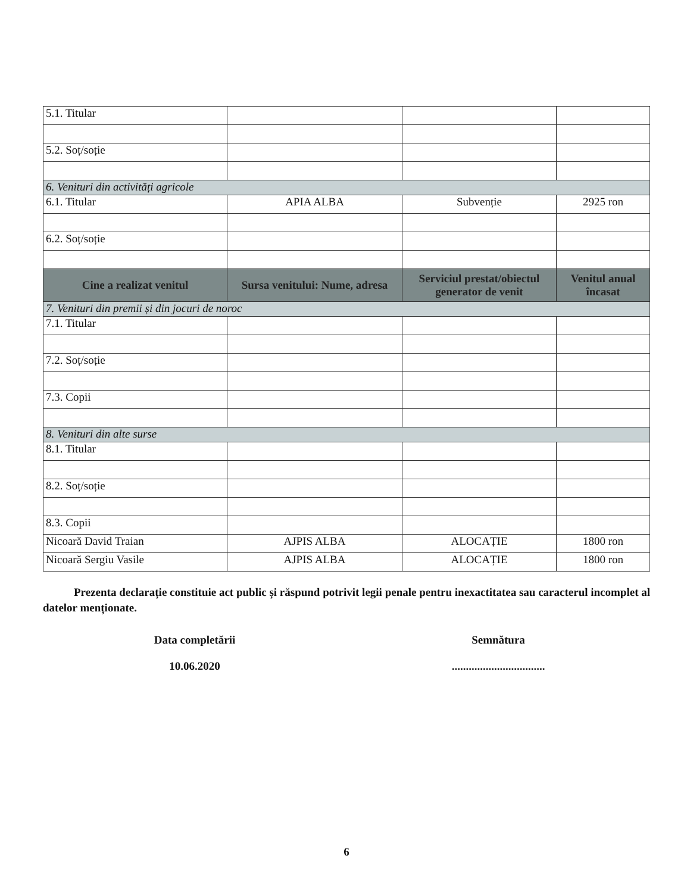| 5.1. Titular | | | |
| 5.2. Soț/soție | | | |
| 6. Venituri din activități agricole | | | |
| 6.1. Titular | APIA ALBA | Subvenție | 2925 ron |
| 6.2. Soț/soție | | | |
| Cine a realizat venitul | Sursa venitului: Nume, adresa | Serviciul prestat/obiectul generator de venit | Venitul anual încasat |
| 7. Venituri din premii și din jocuri de noroc | | | |
| 7.1. Titular | | | |
| 7.2. Soț/soție | | | |
| 7.3. Copii | | | |
| 8. Venituri din alte surse | | | |
| 8.1. Titular | | | |
| 8.2. Soț/soție | | | |
| 8.3. Copii | | | |
| Nicoară David Traian | AJPIS ALBA | ALOCAȚIE | 1800 ron |
| Nicoară Sergiu Vasile | AJPIS ALBA | ALOCAȚIE | 1800 ron |
Prezenta declarație constituie act public și răspund potrivit legii penale pentru inexactitatea sau caracterul incomplet al datelor menționate.
Data completării
10.06.2020
Semnătura
.................................
6